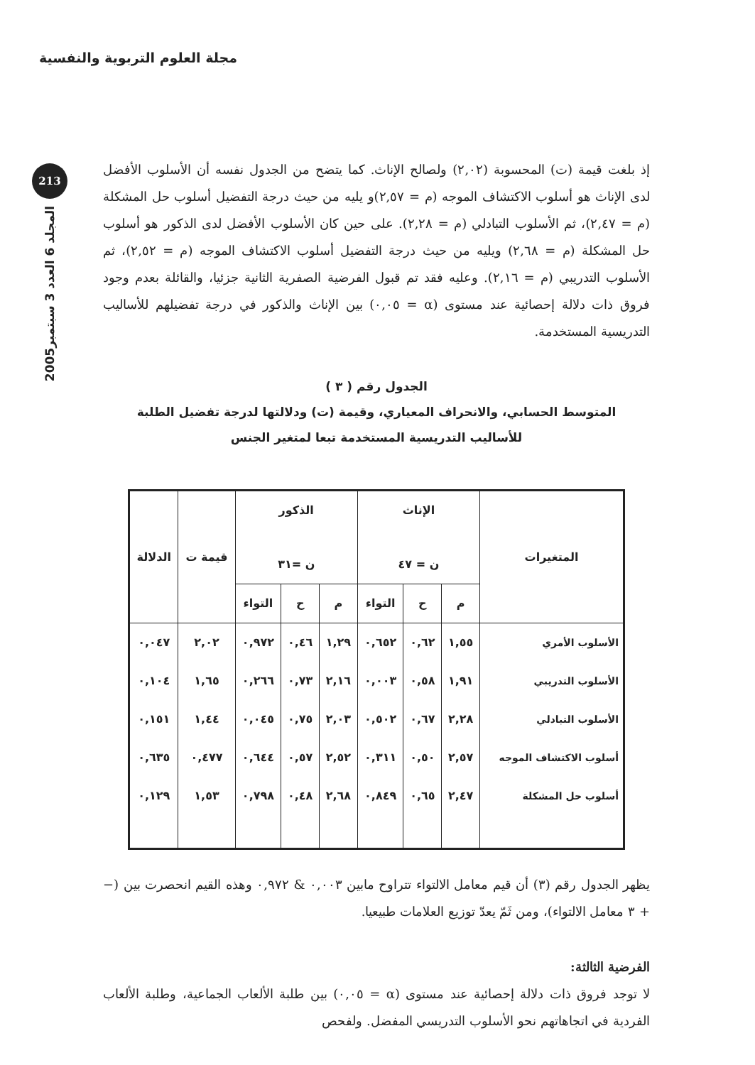مجلة العلوم التربوية والنفسية
213
المجلد 6 العدد 3 سبتمبر2005
إذ بلغت قيمة (ت) المحسوبة (٢,٠٢) ولصالح الإناث. كما يتضح من الجدول نفسه أن الأسلوب الأفضل لدى الإناث هو أسلوب الاكتشاف الموجه (م = ٢,٥٧)و يليه من حيث درجة التفضيل أسلوب حل المشكلة (م = ٢,٤٧)، ثم الأسلوب التبادلي (م = ٢,٢٨). على حين كان الأسلوب الأفضل لدى الذكور هو أسلوب حل المشكلة (م = ٢,٦٨) ويليه من حيث درجة التفضيل أسلوب الاكتشاف الموجه (م = ٢,٥٢)، ثم الأسلوب التدريبي (م = ٢,١٦). وعليه فقد تم قبول الفرضية الصفرية الثانية جزئيا، والقائلة بعدم وجود فروق ذات دلالة إحصائية عند مستوى (α = ٠,٠٥) بين الإناث والذكور في درجة تفضيلهم للأساليب التدريسية المستخدمة.
الجدول رقم ( ٣ )
المتوسط الحسابي، والانحراف المعياري، وقيمة (ت) ودلالتها لدرجة تفضيل الطلبة
للأساليب التدريسية المستخدمة تبعا لمتغير الجنس
| المتغيرات | الإناث ن = ٤٧ | | | الذكور ن =٣١ | | | قيمة ت | الدلالة |
| --- | --- | --- | --- | --- | --- | --- | --- | --- |
| | م | ح | التواء | م | ح | التواء | | |
| الأسلوب الأمري | ١,٥٥ | ٠,٦٢ | ٠,٦٥٢ | ١,٢٩ | ٠,٤٦ | ٠,٩٧٢ | ٢,٠٢ | ٠,٠٤٧ |
| الأسلوب التدريبي | ١,٩١ | ٠,٥٨ | ٠,٠٠٣ | ٢,١٦ | ٠,٧٣ | ٠,٢٦٦ | ١,٦٥ | ٠,١٠٤ |
| الأسلوب التبادلي | ٢,٢٨ | ٠,٦٧ | ٠,٥٠٢ | ٢,٠٣ | ٠,٧٥ | ٠,٠٤٥ | ١,٤٤ | ٠,١٥١ |
| أسلوب الاكتشاف الموجه | ٢,٥٧ | ٠,٥٠ | ٠,٣١١ | ٢,٥٢ | ٠,٥٧ | ٠,٦٤٤ | ٠,٤٧٧ | ٠,٦٣٥ |
| أسلوب حل المشكلة | ٢,٤٧ | ٠,٦٥ | ٠,٨٤٩ | ٢,٦٨ | ٠,٤٨ | ٠,٧٩٨ | ١,٥٣ | ٠,١٢٩ |
يظهر الجدول رقم (٣) أن قيم معامل الالتواء تتراوح مابين ٠,٠٠٣ & ٠,٩٧٢ وهذه القيم انحصرت بين (− + ٣ معامل الالتواء)، ومن ثَمّ يعدّ توزيع العلامات طبيعيا.
الفرضية الثالثة:
لا توجد فروق ذات دلالة إحصائية عند مستوى (α = ٠,٠٥) بين طلبة الألعاب الجماعية، وطلبة الألعاب الفردية في اتجاهاتهم نحو الأسلوب التدريسي المفضل. ولفحص